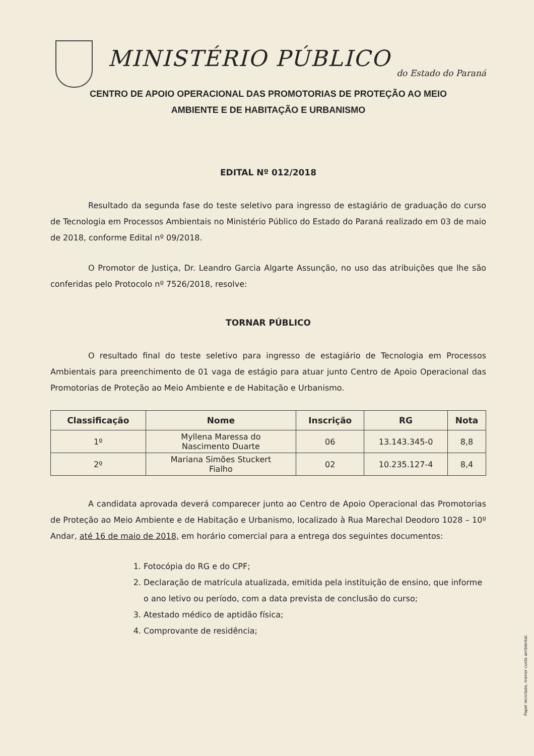MINISTÉRIO PÚBLICO
do Estado do Paraná
CENTRO DE APOIO OPERACIONAL DAS PROMOTORIAS DE PROTEÇÃO AO MEIO
AMBIENTE E DE HABITAÇÃO E URBANISMO
EDITAL Nº 012/2018
Resultado da segunda fase do teste seletivo para ingresso de estagiário de graduação do curso de Tecnologia em Processos Ambientais no Ministério Público do Estado do Paraná realizado em 03 de maio de 2018, conforme Edital nº 09/2018.
O Promotor de Justiça, Dr. Leandro Garcia Algarte Assunção, no uso das atribuições que lhe são conferidas pelo Protocolo nº 7526/2018, resolve:
TORNAR PÚBLICO
O resultado final do teste seletivo para ingresso de estagiário de Tecnologia em Processos Ambientais para preenchimento de 01 vaga de estágio para atuar junto Centro de Apoio Operacional das Promotorias de Proteção ao Meio Ambiente e de Habitação e Urbanismo.
| Classificação | Nome | Inscrição | RG | Nota |
| --- | --- | --- | --- | --- |
| 1º | Myllena Maressa do Nascimento Duarte | 06 | 13.143.345-0 | 8,8 |
| 2º | Mariana Simões Stuckert Fialho | 02 | 10.235.127-4 | 8,4 |
A candidata aprovada deverá comparecer junto ao Centro de Apoio Operacional das Promotorias de Proteção ao Meio Ambiente e de Habitação e Urbanismo, localizado à Rua Marechal Deodoro 1028 – 10º Andar, até 16 de maio de 2018, em horário comercial para a entrega dos seguintes documentos:
1. Fotocópia do RG e do CPF;
2. Declaração de matrícula atualizada, emitida pela instituição de ensino, que informe o ano letivo ou período, com a data prevista de conclusão do curso;
3. Atestado médico de aptidão física;
4. Comprovante de residência;
Papel reciclado, menor custo ambiental.